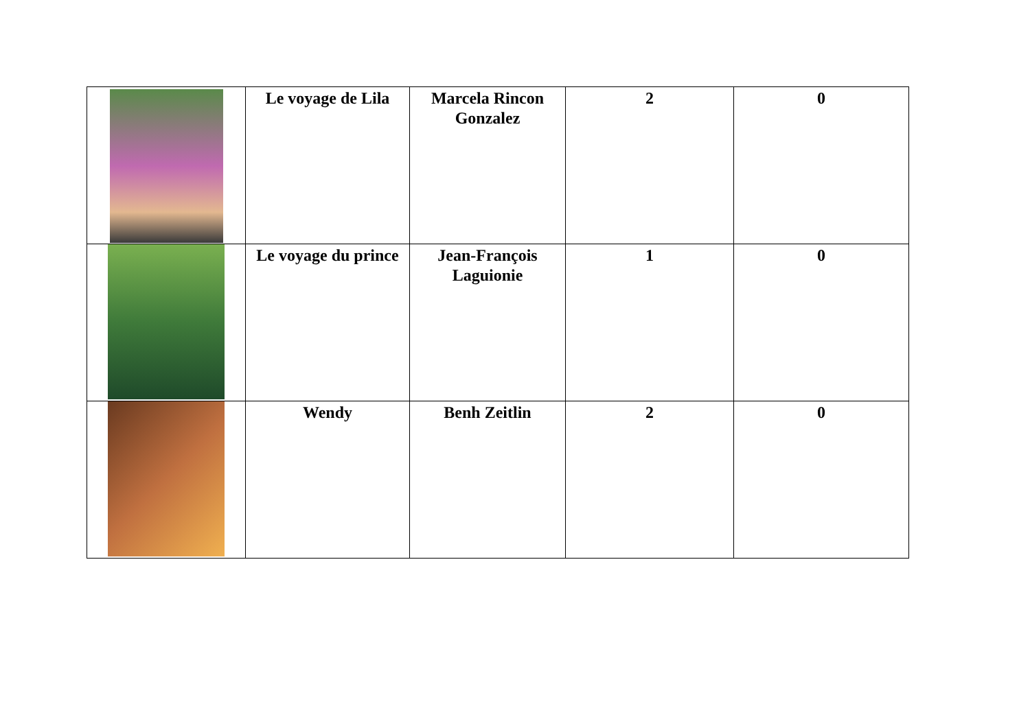| | Le voyage de Lila | Marcela Rincon Gonzalez | 2 | 0 |
| | Le voyage du prince | Jean-François Laguionie | 1 | 0 |
| | Wendy | Benh Zeitlin | 2 | 0 |